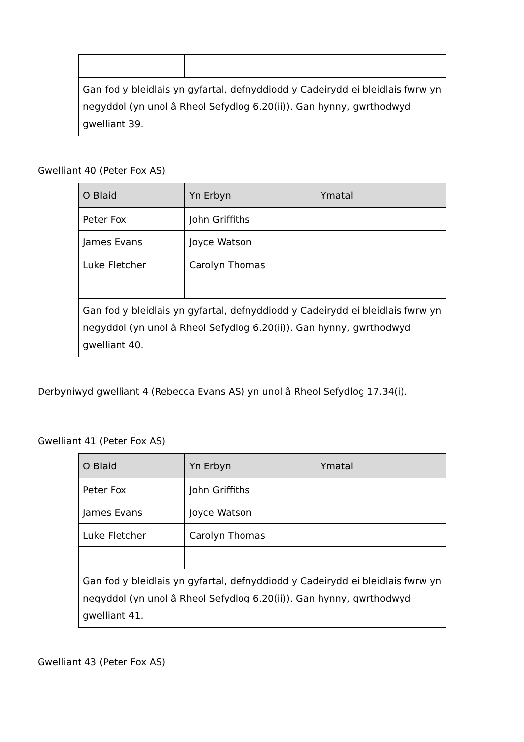| Gan fod y bleidlais yn gyfartal, defnyddiodd y Cadeirydd ei bleidlais fwrw yn negyddol (yn unol â Rheol Sefydlog 6.20(ii)). Gan hynny, gwrthodwyd gwelliant 39. | | |
Gwelliant 40 (Peter Fox AS)
| O Blaid | Yn Erbyn | Ymatal |
| --- | --- | --- |
| Peter Fox | John Griffiths | |
| James Evans | Joyce Watson | |
| Luke Fletcher | Carolyn Thomas | |
| Gan fod y bleidlais yn gyfartal, defnyddiodd y Cadeirydd ei bleidlais fwrw yn negyddol (yn unol â Rheol Sefydlog 6.20(ii)). Gan hynny, gwrthodwyd gwelliant 40. | | |
Derbyniwyd gwelliant 4 (Rebecca Evans AS) yn unol â Rheol Sefydlog 17.34(i).
Gwelliant 41 (Peter Fox AS)
| O Blaid | Yn Erbyn | Ymatal |
| --- | --- | --- |
| Peter Fox | John Griffiths | |
| James Evans | Joyce Watson | |
| Luke Fletcher | Carolyn Thomas | |
| Gan fod y bleidlais yn gyfartal, defnyddiodd y Cadeirydd ei bleidlais fwrw yn negyddol (yn unol â Rheol Sefydlog 6.20(ii)). Gan hynny, gwrthodwyd gwelliant 41. | | |
Gwelliant 43 (Peter Fox AS)